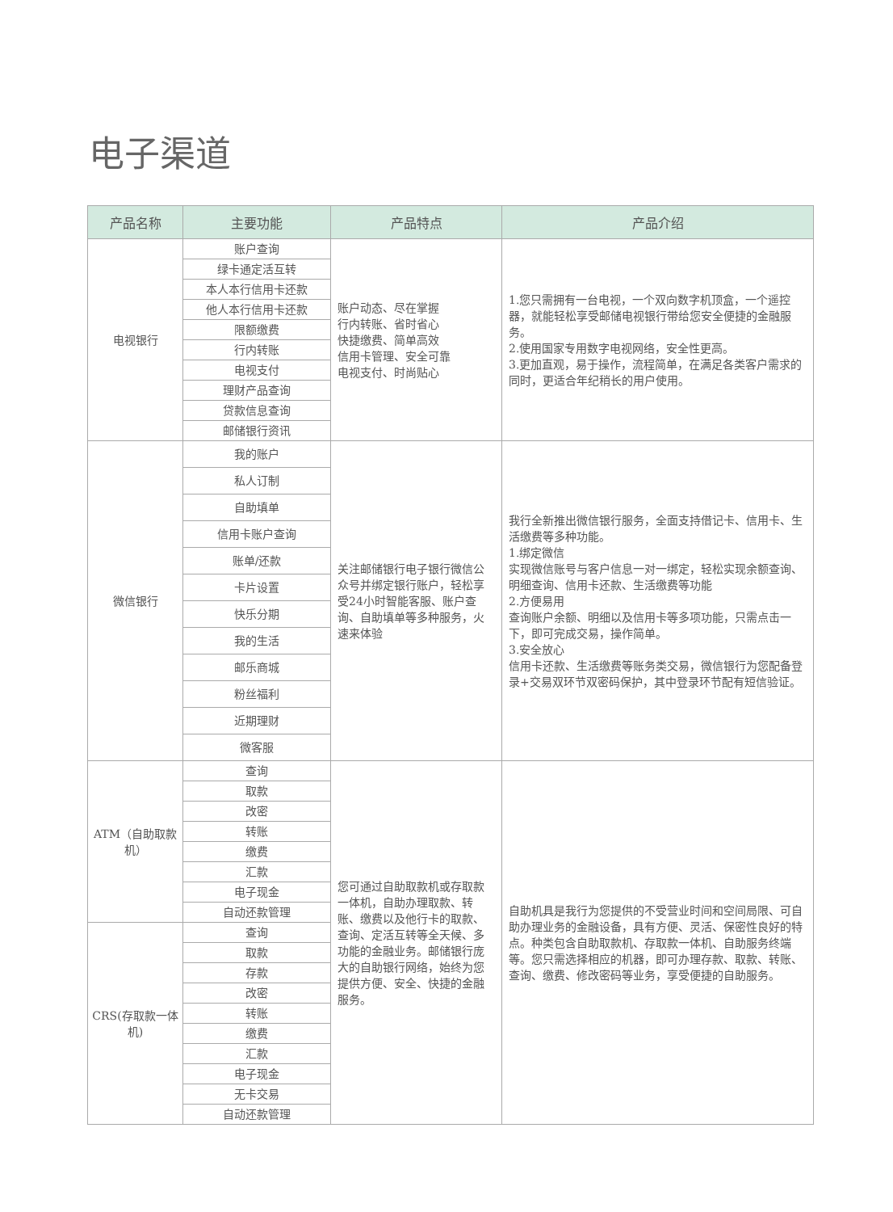电子渠道
| 产品名称 | 主要功能 | 产品特点 | 产品介绍 |
| --- | --- | --- | --- |
| 电视银行 | 账户查询 | 账户动态、尽在掌握 行内转账、省时省心 快捷缴费、简单高效 信用卡管理、安全可靠 电视支付、时尚贴心 | 1.您只需拥有一台电视，一个双向数字机顶盒，一个遥控器，就能轻松享受邮储电视银行带给您安全便捷的金融服务。 2.使用国家专用数字电视网络，安全性更高。 3.更加直观，易于操作，流程简单，在满足各类客户需求的同时，更适合年纪稍长的用户使用。 |
| | 绿卡通定活互转 | | |
| | 本人本行信用卡还款 | | |
| | 他人本行信用卡还款 | | |
| | 限额缴费 | | |
| | 行内转账 | | |
| | 电视支付 | | |
| | 理财产品查询 | | |
| | 贷款信息查询 | | |
| | 邮储银行资讯 | | |
| 微信银行 | 我的账户 | 关注邮储银行电子银行微信公众号并绑定银行账户，轻松享受24小时智能客服、账户查询、自助填单等多种服务，火速来体验 | 我行全新推出微信银行服务，全面支持借记卡、信用卡、生活缴费等多种功能。 1.绑定微信 实现微信账号与客户信息一对一绑定，轻松实现余额查询、明细查询、信用卡还款、生活缴费等功能 2.方便易用 查询账户余额、明细以及信用卡等多项功能，只需点击一下，即可完成交易，操作简单。 3.安全放心 信用卡还款、生活缴费等账务类交易，微信银行为您配备登录+交易双环节双密码保护，其中登录环节配有短信验证。 |
| | 私人订制 | | |
| | 自助填单 | | |
| | 信用卡账户查询 | | |
| | 账单/还款 | | |
| | 卡片设置 | | |
| | 快乐分期 | | |
| | 我的生活 | | |
| | 邮乐商城 | | |
| | 粉丝福利 | | |
| | 近期理财 | | |
| | 微客服 | | |
| ATM（自助取款机） | 查询 | 您可通过自助取款机或存取款一体机，自助办理取款、转账、缴费以及他行卡的取款、查询、定活互转等全天候、多功能的金融业务。邮储银行庞大的自助银行网络，始终为您提供方便、安全、快捷的金融服务。 | 自助机具是我行为您提供的不受营业时间和空间局限、可自助办理业务的金融设备，具有方便、灵活、保密性良好的特点。种类包含自助取款机、存取款一体机、自助服务终端等。您只需选择相应的机器，即可办理存款、取款、转账、查询、缴费、修改密码等业务，享受便捷的自助服务。 |
| | 取款 | | |
| | 改密 | | |
| | 转账 | | |
| | 缴费 | | |
| | 汇款 | | |
| | 电子现金 | | |
| | 自动还款管理 | | |
| CRS(存取款一体机) | 查询 | | |
| | 取款 | | |
| | 存款 | | |
| | 改密 | | |
| | 转账 | | |
| | 缴费 | | |
| | 汇款 | | |
| | 电子现金 | | |
| | 无卡交易 | | |
| | 自动还款管理 | | |